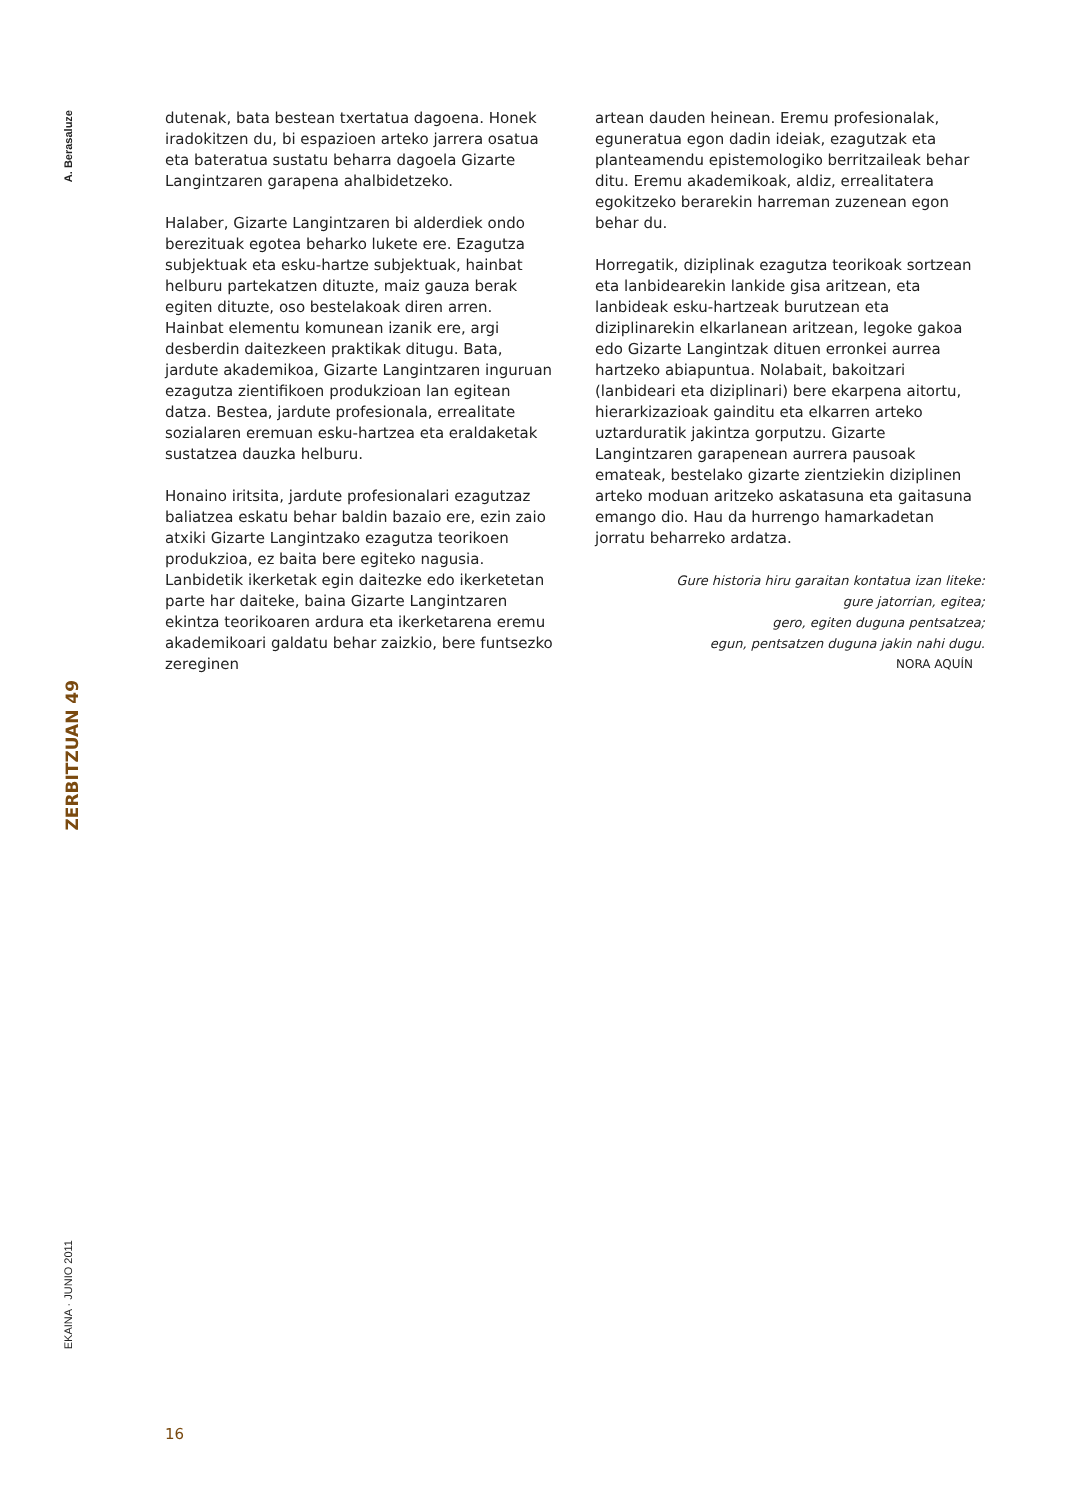A. Berasaluze
ZERBITZUAN 49
EKAINA · JUNIO 2011
dutenak, bata bestean txertatua dagoena. Honek iradokitzen du, bi espazioen arteko jarrera osatua eta bateratua sustatu beharra dagoela Gizarte Langintzaren garapena ahalbidetzeko.
Halaber, Gizarte Langintzaren bi alderdiek ondo berezituak egotea beharko lukete ere. Ezagutza subjektuak eta esku-hartze subjektuak, hainbat helburu partekatzen dituzte, maiz gauza berak egiten dituzte, oso bestelakoak diren arren. Hainbat elementu komunean izanik ere, argi desberdin daitezkeen praktikak ditugu. Bata, jardute akademikoa, Gizarte Langintzaren inguruan ezagutza zientifikoen produkzioan lan egitean datza. Bestea, jardute profesionala, errealitate sozialaren eremuan esku-hartzea eta eraldaketak sustatzea dauzka helburu.
Honaino iritsita, jardute profesionalari ezagutzaz baliatzea eskatu behar baldin bazaio ere, ezin zaio atxiki Gizarte Langintzako ezagutza teorikoen produkzioa, ez baita bere egiteko nagusia. Lanbidetik ikerketak egin daitezke edo ikerketetan parte har daiteke, baina Gizarte Langintzaren ekintza teorikoaren ardura eta ikerketarena eremu akademikoari galdatu behar zaizkio, bere funtsezko zereginen
artean dauden heinean. Eremu profesionalak, eguneratua egon dadin ideiak, ezagutzak eta planteamendu epistemologiko berritzaileak behar ditu. Eremu akademikoak, aldiz, errealitatera egokitzeko berarekin harreman zuzenean egon behar du.
Horregatik, diziplinak ezagutza teorikoak sortzean eta lanbidearekin lankide gisa aritzean, eta lanbideak esku-hartzeak burutzean eta diziplinarekin elkarlanean aritzean, legoke gakoa edo Gizarte Langintzak dituen erronkei aurrea hartzeko abiapuntua. Nolabait, bakoitzari (lanbideari eta diziplinari) bere ekarpena aitortu, hierarkizazioak gainditu eta elkarren arteko uztarduratik jakintza gorputzu. Gizarte Langintzaren garapenean aurrera pausoak emateak, bestelako gizarte zientziekin diziplinen arteko moduan aritzeko askatasuna eta gaitasuna emango dio. Hau da hurrengo hamarkadetan jorratu beharreko ardatza.
Gure historia hiru garaitan kontatua izan liteke:
gure jatorrian, egitea;
gero, egiten duguna pentsatzea;
egun, pentsatzen duguna jakin nahi dugu.
NORA AQUÍN
16